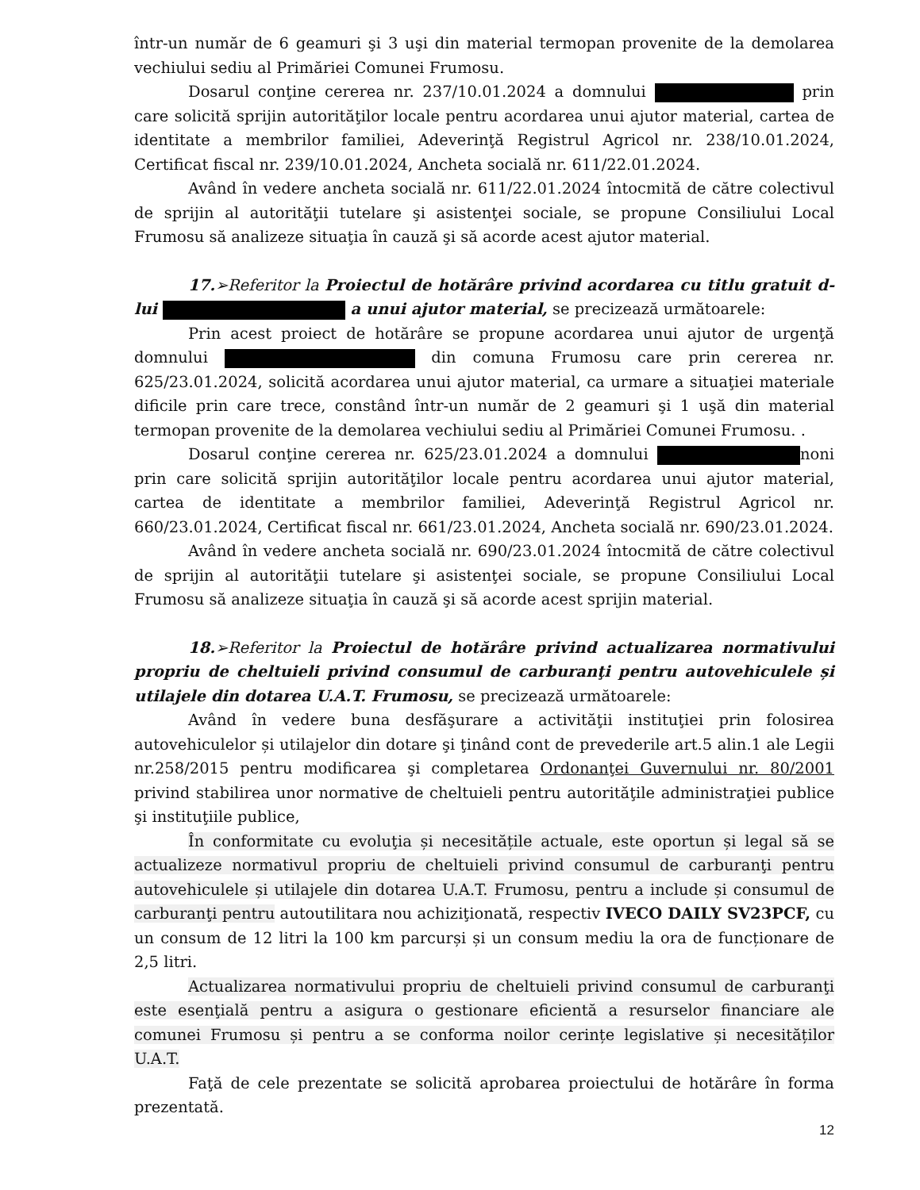într-un număr de 6 geamuri şi 3 uşi din material termopan provenite de la demolarea vechiului sediu al Primăriei Comunei Frumosu.
Dosarul conţine cererea nr. 237/10.01.2024 a domnului prin care solicită sprijin autorităţilor locale pentru acordarea unui ajutor material, cartea de identitate a membrilor familiei, Adeverinţă Registrul Agricol nr. 238/10.01.2024, Certificat fiscal nr. 239/10.01.2024, Ancheta socială nr. 611/22.01.2024.
Având în vedere ancheta socială nr. 611/22.01.2024 întocmită de către colectivul de sprijin al autorităţii tutelare şi asistenţei sociale, se propune Consiliului Local Frumosu să analizeze situaţia în cauză şi să acorde acest ajutor material.
17.➢Referitor la Proiectul de hotărâre privind acordarea cu titlu gratuit d-lui a unui ajutor material, se precizează următoarele:
Prin acest proiect de hotărâre se propune acordarea unui ajutor de urgenţă domnului din comuna Frumosu care prin cererea nr. 625/23.01.2024, solicită acordarea unui ajutor material, ca urmare a situaţiei materiale dificile prin care trece, constând într-un număr de 2 geamuri şi 1 uşă din material termopan provenite de la demolarea vechiului sediu al Primăriei Comunei Frumosu. .
Dosarul conţine cererea nr. 625/23.01.2024 a domnului noni prin care solicită sprijin autorităţilor locale pentru acordarea unui ajutor material, cartea de identitate a membrilor familiei, Adeverinţă Registrul Agricol nr. 660/23.01.2024, Certificat fiscal nr. 661/23.01.2024, Ancheta socială nr. 690/23.01.2024.
Având în vedere ancheta socială nr. 690/23.01.2024 întocmită de către colectivul de sprijin al autorităţii tutelare şi asistenţei sociale, se propune Consiliului Local Frumosu să analizeze situaţia în cauză şi să acorde acest sprijin material.
18.➢Referitor la Proiectul de hotărâre privind actualizarea normativului propriu de cheltuieli privind consumul de carburanţi pentru autovehiculele și utilajele din dotarea U.A.T. Frumosu, se precizează următoarele:
Având în vedere buna desfăşurare a activităţii instituţiei prin folosirea autovehiculelor și utilajelor din dotare şi ţinând cont de prevederile art.5 alin.1 ale Legii nr.258/2015 pentru modificarea şi completarea Ordonanţei Guvernului nr. 80/2001 privind stabilirea unor normative de cheltuieli pentru autorităţile administraţiei publice şi instituţiile publice,
În conformitate cu evoluţia și necesitățile actuale, este oportun și legal să se actualizeze normativul propriu de cheltuieli privind consumul de carburanţi pentru autovehiculele și utilajele din dotarea U.A.T. Frumosu, pentru a include și consumul de carburanţi pentru autoutilitara nou achiziţionată, respectiv IVECO DAILY SV23PCF, cu un consum de 12 litri la 100 km parcurși și un consum mediu la ora de funcționare de 2,5 litri.
Actualizarea normativului propriu de cheltuieli privind consumul de carburanţi este esenţială pentru a asigura o gestionare eficientă a resurselor financiare ale comunei Frumosu și pentru a se conforma noilor cerințe legislative și necesităților U.A.T.
Faţă de cele prezentate se solicită aprobarea proiectului de hotărâre în forma prezentată.
12